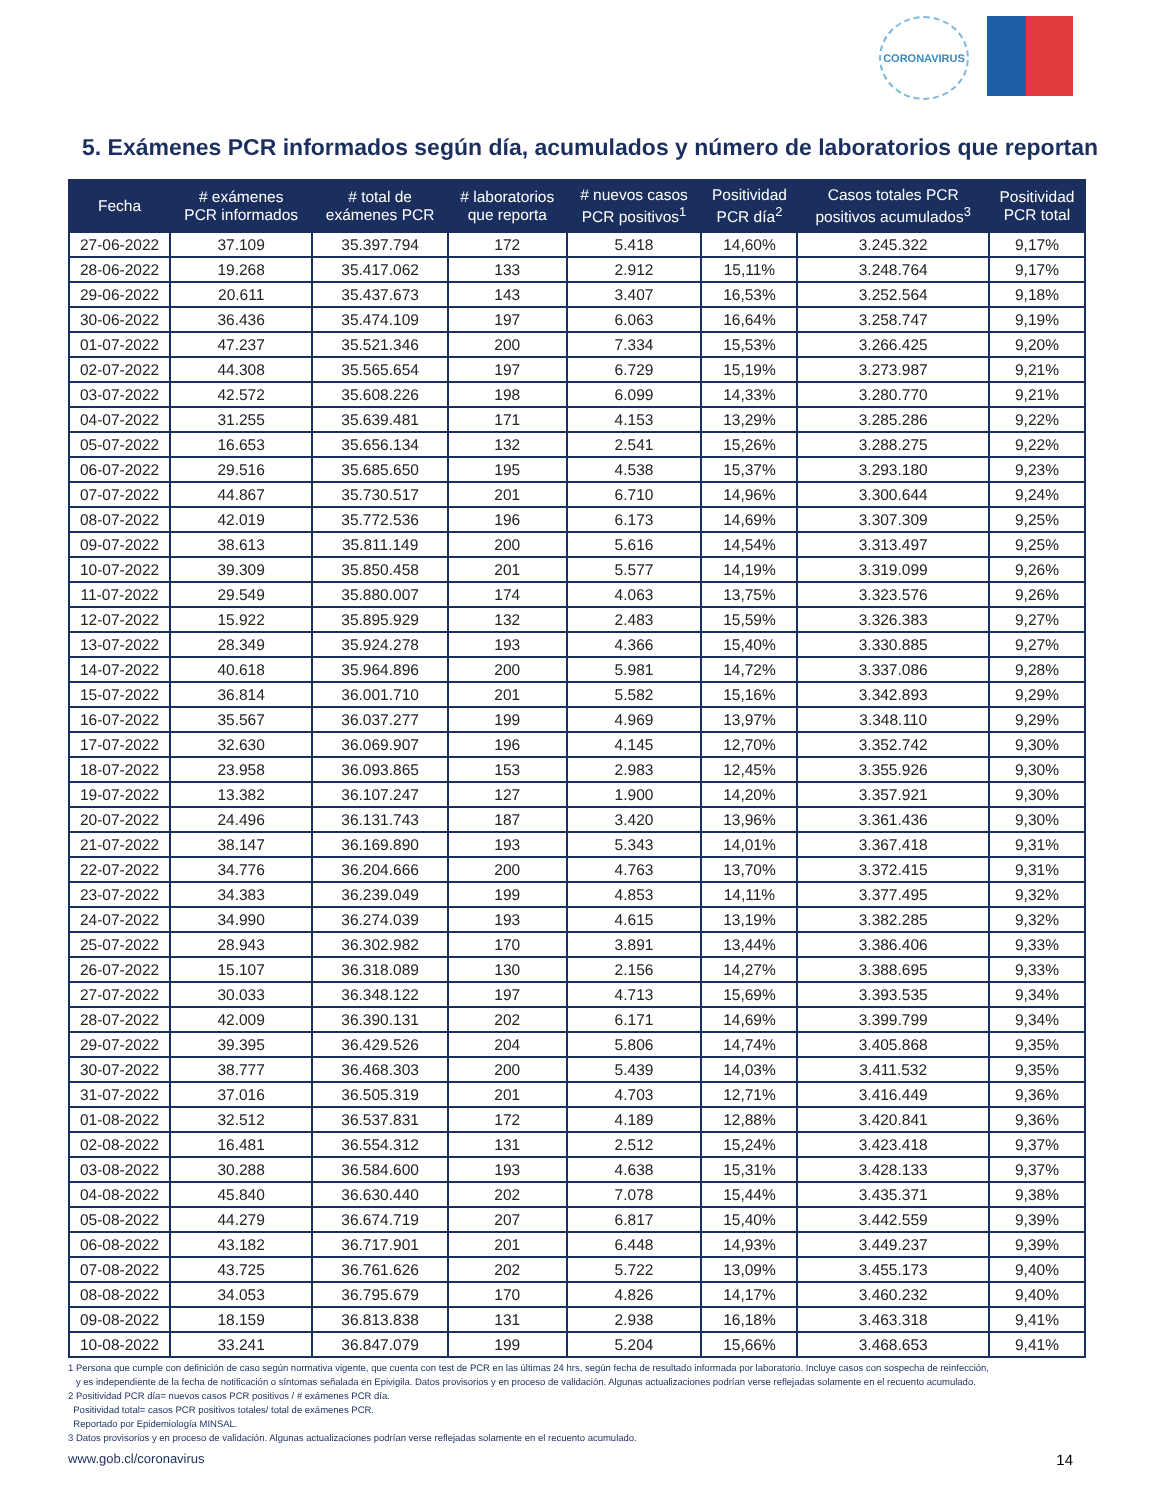CORONAVIRUS
5. Exámenes PCR informados según día, acumulados y número de laboratorios que reportan
| Fecha | # exámenes PCR informados | # total de exámenes PCR | # laboratorios que reporta | # nuevos casos PCR positivos<sup>1</sup> | Positividad PCR día<sup>2</sup> | Casos totales PCR positivos acumulados<sup>3</sup> | Positividad PCR total |
| --- | --- | --- | --- | --- | --- | --- | --- |
| 27-06-2022 | 37.109 | 35.397.794 | 172 | 5.418 | 14,60% | 3.245.322 | 9,17% |
| 28-06-2022 | 19.268 | 35.417.062 | 133 | 2.912 | 15,11% | 3.248.764 | 9,17% |
| 29-06-2022 | 20.611 | 35.437.673 | 143 | 3.407 | 16,53% | 3.252.564 | 9,18% |
| 30-06-2022 | 36.436 | 35.474.109 | 197 | 6.063 | 16,64% | 3.258.747 | 9,19% |
| 01-07-2022 | 47.237 | 35.521.346 | 200 | 7.334 | 15,53% | 3.266.425 | 9,20% |
| 02-07-2022 | 44.308 | 35.565.654 | 197 | 6.729 | 15,19% | 3.273.987 | 9,21% |
| 03-07-2022 | 42.572 | 35.608.226 | 198 | 6.099 | 14,33% | 3.280.770 | 9,21% |
| 04-07-2022 | 31.255 | 35.639.481 | 171 | 4.153 | 13,29% | 3.285.286 | 9,22% |
| 05-07-2022 | 16.653 | 35.656.134 | 132 | 2.541 | 15,26% | 3.288.275 | 9,22% |
| 06-07-2022 | 29.516 | 35.685.650 | 195 | 4.538 | 15,37% | 3.293.180 | 9,23% |
| 07-07-2022 | 44.867 | 35.730.517 | 201 | 6.710 | 14,96% | 3.300.644 | 9,24% |
| 08-07-2022 | 42.019 | 35.772.536 | 196 | 6.173 | 14,69% | 3.307.309 | 9,25% |
| 09-07-2022 | 38.613 | 35.811.149 | 200 | 5.616 | 14,54% | 3.313.497 | 9,25% |
| 10-07-2022 | 39.309 | 35.850.458 | 201 | 5.577 | 14,19% | 3.319.099 | 9,26% |
| 11-07-2022 | 29.549 | 35.880.007 | 174 | 4.063 | 13,75% | 3.323.576 | 9,26% |
| 12-07-2022 | 15.922 | 35.895.929 | 132 | 2.483 | 15,59% | 3.326.383 | 9,27% |
| 13-07-2022 | 28.349 | 35.924.278 | 193 | 4.366 | 15,40% | 3.330.885 | 9,27% |
| 14-07-2022 | 40.618 | 35.964.896 | 200 | 5.981 | 14,72% | 3.337.086 | 9,28% |
| 15-07-2022 | 36.814 | 36.001.710 | 201 | 5.582 | 15,16% | 3.342.893 | 9,29% |
| 16-07-2022 | 35.567 | 36.037.277 | 199 | 4.969 | 13,97% | 3.348.110 | 9,29% |
| 17-07-2022 | 32.630 | 36.069.907 | 196 | 4.145 | 12,70% | 3.352.742 | 9,30% |
| 18-07-2022 | 23.958 | 36.093.865 | 153 | 2.983 | 12,45% | 3.355.926 | 9,30% |
| 19-07-2022 | 13.382 | 36.107.247 | 127 | 1.900 | 14,20% | 3.357.921 | 9,30% |
| 20-07-2022 | 24.496 | 36.131.743 | 187 | 3.420 | 13,96% | 3.361.436 | 9,30% |
| 21-07-2022 | 38.147 | 36.169.890 | 193 | 5.343 | 14,01% | 3.367.418 | 9,31% |
| 22-07-2022 | 34.776 | 36.204.666 | 200 | 4.763 | 13,70% | 3.372.415 | 9,31% |
| 23-07-2022 | 34.383 | 36.239.049 | 199 | 4.853 | 14,11% | 3.377.495 | 9,32% |
| 24-07-2022 | 34.990 | 36.274.039 | 193 | 4.615 | 13,19% | 3.382.285 | 9,32% |
| 25-07-2022 | 28.943 | 36.302.982 | 170 | 3.891 | 13,44% | 3.386.406 | 9,33% |
| 26-07-2022 | 15.107 | 36.318.089 | 130 | 2.156 | 14,27% | 3.388.695 | 9,33% |
| 27-07-2022 | 30.033 | 36.348.122 | 197 | 4.713 | 15,69% | 3.393.535 | 9,34% |
| 28-07-2022 | 42.009 | 36.390.131 | 202 | 6.171 | 14,69% | 3.399.799 | 9,34% |
| 29-07-2022 | 39.395 | 36.429.526 | 204 | 5.806 | 14,74% | 3.405.868 | 9,35% |
| 30-07-2022 | 38.777 | 36.468.303 | 200 | 5.439 | 14,03% | 3.411.532 | 9,35% |
| 31-07-2022 | 37.016 | 36.505.319 | 201 | 4.703 | 12,71% | 3.416.449 | 9,36% |
| 01-08-2022 | 32.512 | 36.537.831 | 172 | 4.189 | 12,88% | 3.420.841 | 9,36% |
| 02-08-2022 | 16.481 | 36.554.312 | 131 | 2.512 | 15,24% | 3.423.418 | 9,37% |
| 03-08-2022 | 30.288 | 36.584.600 | 193 | 4.638 | 15,31% | 3.428.133 | 9,37% |
| 04-08-2022 | 45.840 | 36.630.440 | 202 | 7.078 | 15,44% | 3.435.371 | 9,38% |
| 05-08-2022 | 44.279 | 36.674.719 | 207 | 6.817 | 15,40% | 3.442.559 | 9,39% |
| 06-08-2022 | 43.182 | 36.717.901 | 201 | 6.448 | 14,93% | 3.449.237 | 9,39% |
| 07-08-2022 | 43.725 | 36.761.626 | 202 | 5.722 | 13,09% | 3.455.173 | 9,40% |
| 08-08-2022 | 34.053 | 36.795.679 | 170 | 4.826 | 14,17% | 3.460.232 | 9,40% |
| 09-08-2022 | 18.159 | 36.813.838 | 131 | 2.938 | 16,18% | 3.463.318 | 9,41% |
| 10-08-2022 | 33.241 | 36.847.079 | 199 | 5.204 | 15,66% | 3.468.653 | 9,41% |
1 Persona que cumple con definición de caso según normativa vigente, que cuenta con test de PCR en las últimas 24 hrs, según fecha de resultado informada por laboratorio. Incluye casos con sospecha de reinfección,
y es independiente de la fecha de notificación o síntomas señalada en Epivigila. Datos provisorios y en proceso de validación. Algunas actualizaciones podrían verse reflejadas solamente en el recuento acumulado.
2 Positividad PCR día= nuevos casos PCR positivos / # exámenes PCR día.
Positividad total= casos PCR positivos totales/ total de exámenes PCR.
Reportado por Epidemiología MINSAL.
3 Datos provisorios y en proceso de validación. Algunas actualizaciones podrían verse reflejadas solamente en el recuento acumulado.
www.gob.cl/coronavirus 14